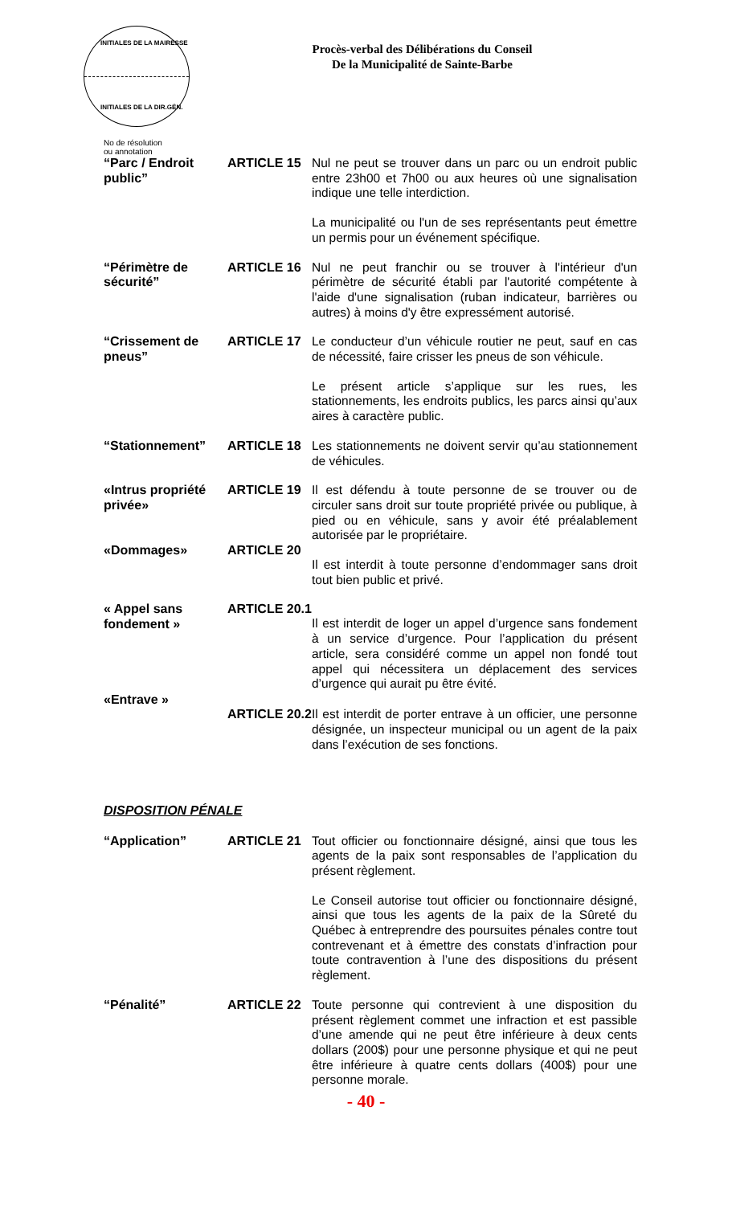INITIALES DE LA MAIRESSE
INITIALES DE LA DIR.GÉN.
Procès-verbal des Délibérations du Conseil
De la Municipalité de Sainte-Barbe
No de résolution
ou annotation
“Parc / Endroit public”
ARTICLE 15 Nul ne peut se trouver dans un parc ou un endroit public entre 23h00 et 7h00 ou aux heures où une signalisation indique une telle interdiction.
La municipalité ou l'un de ses représentants peut émettre un permis pour un événement spécifique.
“Périmètre de sécurité”
ARTICLE 16 Nul ne peut franchir ou se trouver à l'intérieur d'un périmètre de sécurité établi par l'autorité compétente à l'aide d'une signalisation (ruban indicateur, barrières ou autres) à moins d'y être expressément autorisé.
“Crissement de pneus”
ARTICLE 17 Le conducteur d’un véhicule routier ne peut, sauf en cas de nécessité, faire crisser les pneus de son véhicule.
Le présent article s’applique sur les rues, les stationnements, les endroits publics, les parcs ainsi qu’aux aires à caractère public.
“Stationnement” ARTICLE 18 Les stationnements ne doivent servir qu’au stationnement de véhicules.
«Intrus propriété privée»
ARTICLE 19 Il est défendu à toute personne de se trouver ou de circuler sans droit sur toute propriété privée ou publique, à pied ou en véhicule, sans y avoir été préalablement autorisée par le propriétaire.
«Dommages» ARTICLE 20
Il est interdit à toute personne d’endommager sans droit tout bien public et privé.
« Appel sans fondement »
«Entrave »
ARTICLE 20.1
Il est interdit de loger un appel d’urgence sans fondement à un service d’urgence. Pour l’application du présent article, sera considéré comme un appel non fondé tout appel qui nécessitera un déplacement des services d’urgence qui aurait pu être évité.
ARTICLE 20.2
Il est interdit de porter entrave à un officier, une personne désignée, un inspecteur municipal ou un agent de la paix dans l’exécution de ses fonctions.
DISPOSITION PÉNALE
“Application” ARTICLE 21 Tout officier ou fonctionnaire désigné, ainsi que tous les agents de la paix sont responsables de l’application du présent règlement.
Le Conseil autorise tout officier ou fonctionnaire désigné, ainsi que tous les agents de la paix de la Sûreté du Québec à entreprendre des poursuites pénales contre tout contrevenant et à émettre des constats d’infraction pour toute contravention à l’une des dispositions du présent règlement.
“Pénalité” ARTICLE 22 Toute personne qui contrevient à une disposition du présent règlement commet une infraction et est passible d’une amende qui ne peut être inférieure à deux cents dollars (200$) pour une personne physique et qui ne peut être inférieure à quatre cents dollars (400$) pour une personne morale.
- 40 -